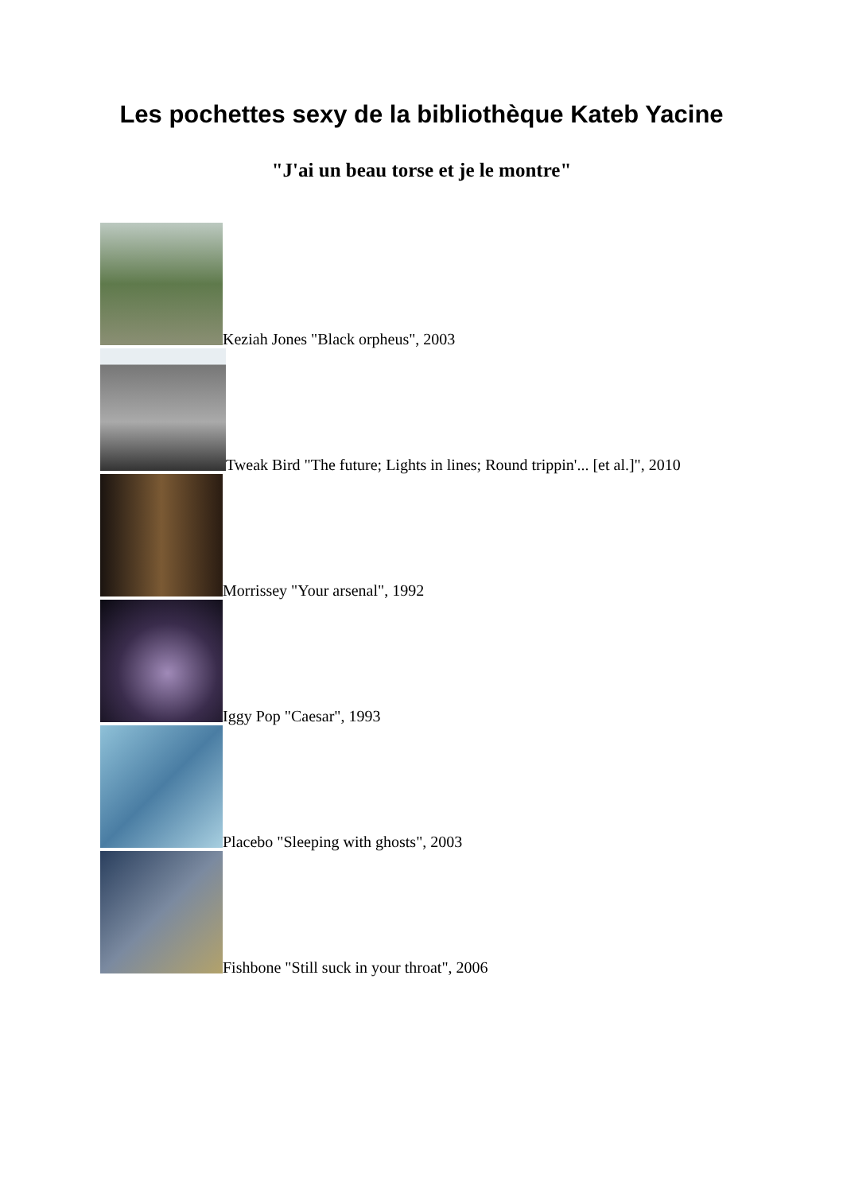Les pochettes sexy de la bibliothèque Kateb Yacine
"J'ai un beau torse et je le montre"
Keziah Jones "Black orpheus", 2003
Tweak Bird "The future; Lights in lines; Round trippin'... [et al.]", 2010
Morrissey "Your arsenal", 1992
Iggy Pop "Caesar", 1993
Placebo "Sleeping with ghosts", 2003
Fishbone "Still suck in your throat", 2006